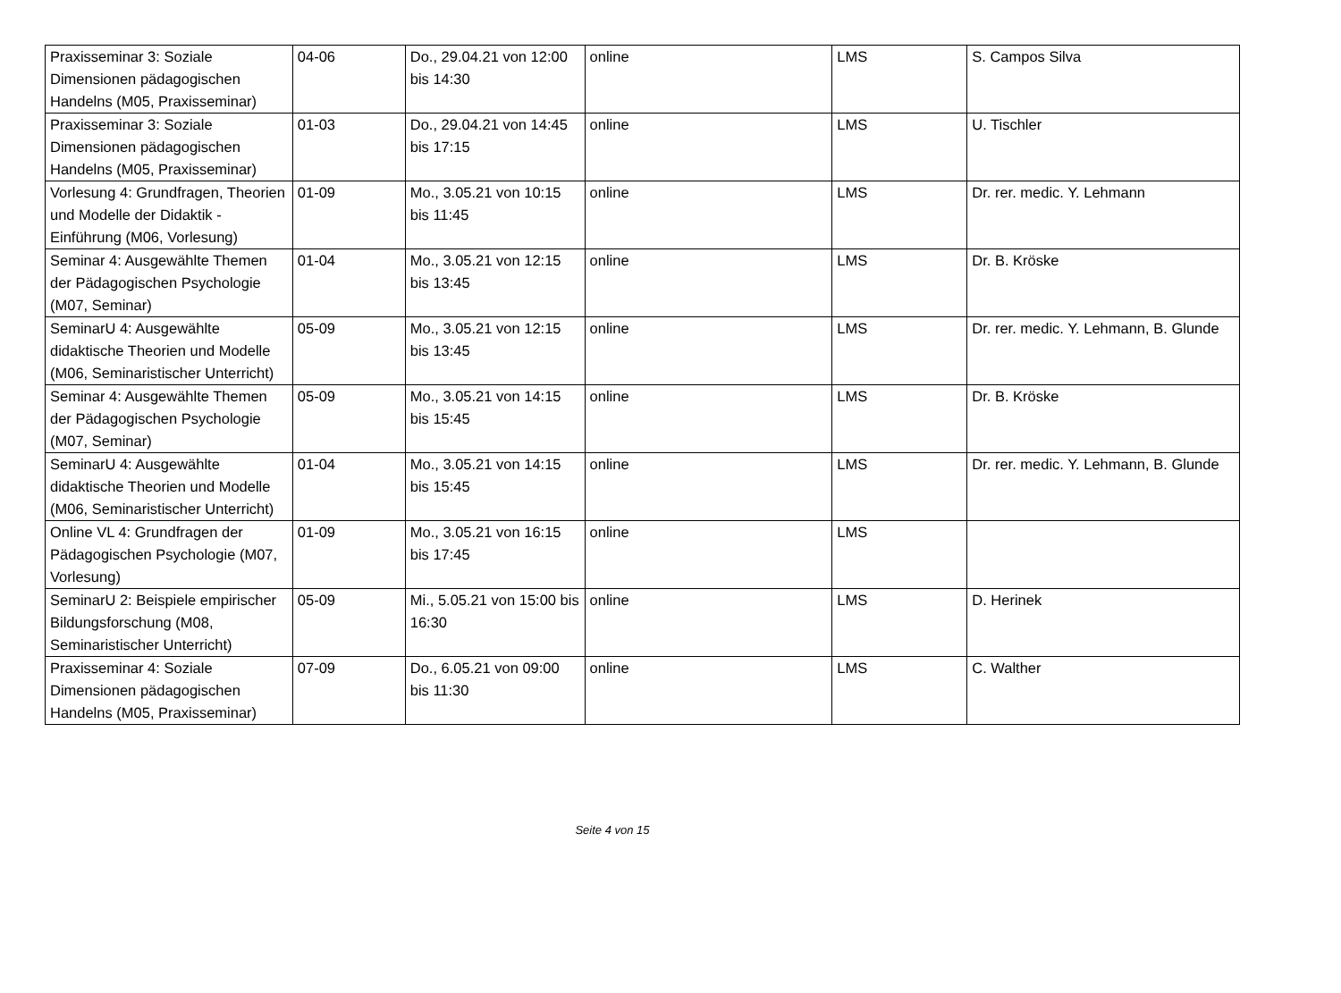| Praxisseminar 3: Soziale Dimensionen pädagogischen Handelns (M05, Praxisseminar) | 04-06 | Do., 29.04.21 von 12:00 bis 14:30 | online | LMS | S. Campos Silva |
| Praxisseminar 3: Soziale Dimensionen pädagogischen Handelns (M05, Praxisseminar) | 01-03 | Do., 29.04.21 von 14:45 bis 17:15 | online | LMS | U. Tischler |
| Vorlesung 4: Grundfragen, Theorien und Modelle der Didaktik - Einführung (M06, Vorlesung) | 01-09 | Mo., 3.05.21 von 10:15 bis 11:45 | online | LMS | Dr. rer. medic. Y. Lehmann |
| Seminar 4: Ausgewählte Themen der Pädagogischen Psychologie (M07, Seminar) | 01-04 | Mo., 3.05.21 von 12:15 bis 13:45 | online | LMS | Dr. B. Kröske |
| SeminarU 4: Ausgewählte didaktische Theorien und Modelle (M06, Seminaristischer Unterricht) | 05-09 | Mo., 3.05.21 von 12:15 bis 13:45 | online | LMS | Dr. rer. medic. Y. Lehmann, B. Glunde |
| Seminar 4: Ausgewählte Themen der Pädagogischen Psychologie (M07, Seminar) | 05-09 | Mo., 3.05.21 von 14:15 bis 15:45 | online | LMS | Dr. B. Kröske |
| SeminarU 4: Ausgewählte didaktische Theorien und Modelle (M06, Seminaristischer Unterricht) | 01-04 | Mo., 3.05.21 von 14:15 bis 15:45 | online | LMS | Dr. rer. medic. Y. Lehmann, B. Glunde |
| Online VL 4: Grundfragen der Pädagogischen Psychologie (M07, Vorlesung) | 01-09 | Mo., 3.05.21 von 16:15 bis 17:45 | online | LMS | |
| SeminarU 2: Beispiele empirischer Bildungsforschung (M08, Seminaristischer Unterricht) | 05-09 | Mi., 5.05.21 von 15:00 bis 16:30 | online | LMS | D. Herinek |
| Praxisseminar 4: Soziale Dimensionen pädagogischen Handelns (M05, Praxisseminar) | 07-09 | Do., 6.05.21 von 09:00 bis 11:30 | online | LMS | C. Walther |
Seite 4 von 15